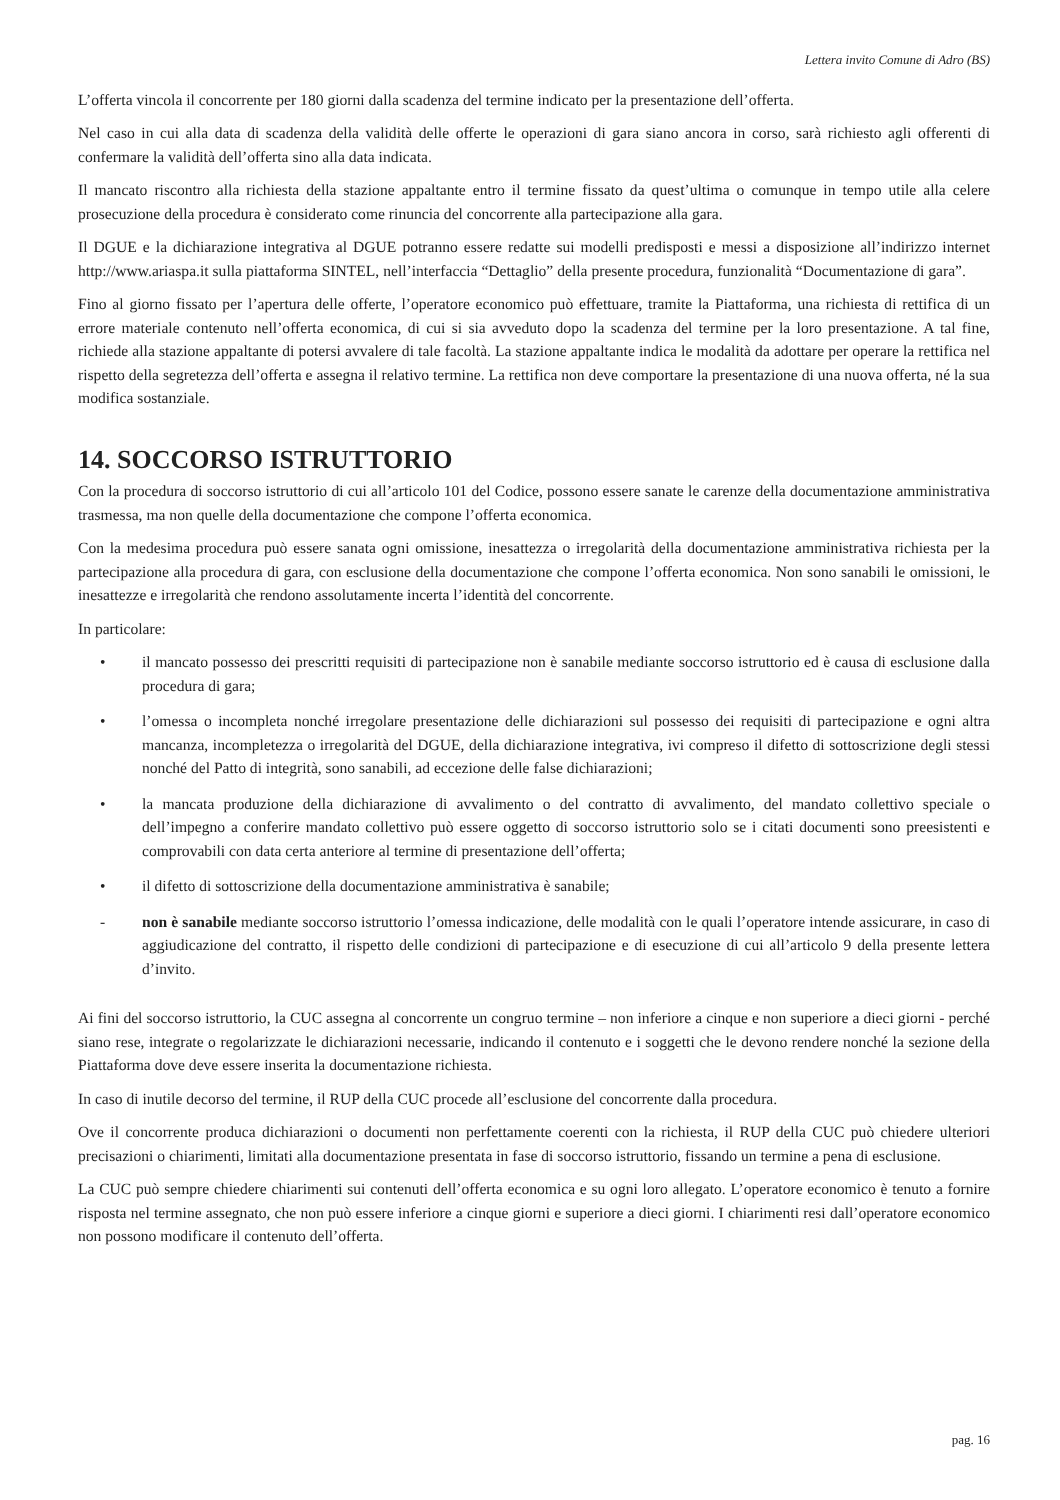Lettera invito Comune di Adro (BS)
L’offerta vincola il concorrente per 180 giorni dalla scadenza del termine indicato per la presentazione dell’offerta.
Nel caso in cui alla data di scadenza della validità delle offerte le operazioni di gara siano ancora in corso, sarà richiesto agli offerenti di confermare la validità dell’offerta sino alla data indicata.
Il mancato riscontro alla richiesta della stazione appaltante entro il termine fissato da quest’ultima o comunque in tempo utile alla celere prosecuzione della procedura è considerato come rinuncia del concorrente alla partecipazione alla gara.
Il DGUE e la dichiarazione integrativa al DGUE potranno essere redatte sui modelli predisposti e messi a disposizione all’indirizzo internet http://www.ariaspa.it sulla piattaforma SINTEL, nell’interfaccia “Dettaglio” della presente procedura, funzionalità “Documentazione di gara”.
Fino al giorno fissato per l’apertura delle offerte, l’operatore economico può effettuare, tramite la Piattaforma, una richiesta di rettifica di un errore materiale contenuto nell’offerta economica, di cui si sia avveduto dopo la scadenza del termine per la loro presentazione. A tal fine, richiede alla stazione appaltante di potersi avvalere di tale facoltà. La stazione appaltante indica le modalità da adottare per operare la rettifica nel rispetto della segretezza dell’offerta e assegna il relativo termine. La rettifica non deve comportare la presentazione di una nuova offerta, né la sua modifica sostanziale.
14. SOCCORSO ISTRUTTORIO
Con la procedura di soccorso istruttorio di cui all’articolo 101 del Codice, possono essere sanate le carenze della documentazione amministrativa trasmessa, ma non quelle della documentazione che compone l’offerta economica.
Con la medesima procedura può essere sanata ogni omissione, inesattezza o irregolarità della documentazione amministrativa richiesta per la partecipazione alla procedura di gara, con esclusione della documentazione che compone l’offerta economica. Non sono sanabili le omissioni, le inesattezze e irregolarità che rendono assolutamente incerta l’identità del concorrente.
In particolare:
• il mancato possesso dei prescritti requisiti di partecipazione non è sanabile mediante soccorso istruttorio ed è causa di esclusione dalla procedura di gara;
• l’omessa o incompleta nonché irregolare presentazione delle dichiarazioni sul possesso dei requisiti di partecipazione e ogni altra mancanza, incompletezza o irregolarità del DGUE, della dichiarazione integrativa, ivi compreso il difetto di sottoscrizione degli stessi nonché del Patto di integrità, sono sanabili, ad eccezione delle false dichiarazioni;
• la mancata produzione della dichiarazione di avvalimento o del contratto di avvalimento, del mandato collettivo speciale o dell’impegno a conferire mandato collettivo può essere oggetto di soccorso istruttorio solo se i citati documenti sono preesistenti e comprovabili con data certa anteriore al termine di presentazione dell’offerta;
• il difetto di sottoscrizione della documentazione amministrativa è sanabile;
- non è sanabile mediante soccorso istruttorio l’omessa indicazione, delle modalità con le quali l’operatore intende assicurare, in caso di aggiudicazione del contratto, il rispetto delle condizioni di partecipazione e di esecuzione di cui all’articolo 9 della presente lettera d’invito.
Ai fini del soccorso istruttorio, la CUC assegna al concorrente un congruo termine – non inferiore a cinque e non superiore a dieci giorni - perché siano rese, integrate o regolarizzate le dichiarazioni necessarie, indicando il contenuto e i soggetti che le devono rendere nonché la sezione della Piattaforma dove deve essere inserita la documentazione richiesta.
In caso di inutile decorso del termine, il RUP della CUC procede all’esclusione del concorrente dalla procedura.
Ove il concorrente produca dichiarazioni o documenti non perfettamente coerenti con la richiesta, il RUP della CUC può chiedere ulteriori precisazioni o chiarimenti, limitati alla documentazione presentata in fase di soccorso istruttorio, fissando un termine a pena di esclusione.
La CUC può sempre chiedere chiarimenti sui contenuti dell’offerta economica e su ogni loro allegato. L’operatore economico è tenuto a fornire risposta nel termine assegnato, che non può essere inferiore a cinque giorni e superiore a dieci giorni. I chiarimenti resi dall’operatore economico non possono modificare il contenuto dell’offerta.
pag. 16